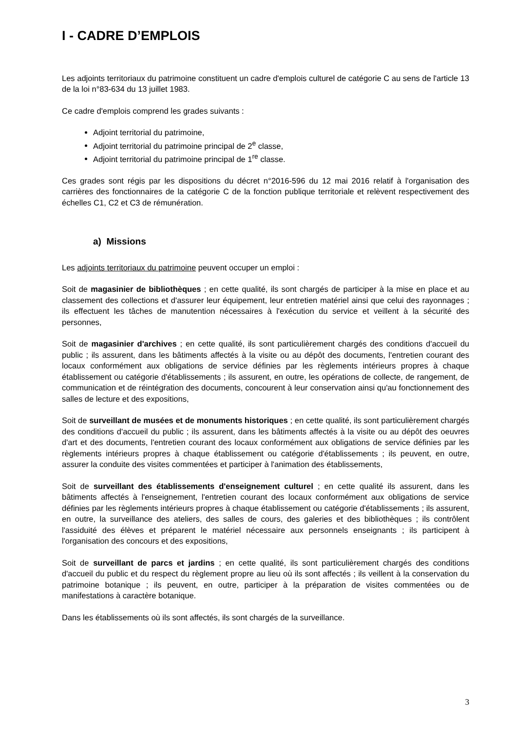I - CADRE D’EMPLOIS
Les adjoints territoriaux du patrimoine constituent un cadre d'emplois culturel de catégorie C au sens de l'article 13 de la loi n°83-634 du 13 juillet 1983.
Ce cadre d'emplois comprend les grades suivants :
Adjoint territorial du patrimoine,
Adjoint territorial du patrimoine principal de 2<sup>e</sup> classe,
Adjoint territorial du patrimoine principal de 1<sup>re</sup> classe.
Ces grades sont régis par les dispositions du décret n°2016-596 du 12 mai 2016 relatif à l'organisation des carrières des fonctionnaires de la catégorie C de la fonction publique territoriale et relèvent respectivement des échelles C1, C2 et C3 de rémunération.
a) Missions
Les adjoints territoriaux du patrimoine peuvent occuper un emploi :
Soit de magasinier de bibliothèques ; en cette qualité, ils sont chargés de participer à la mise en place et au classement des collections et d'assurer leur équipement, leur entretien matériel ainsi que celui des rayonnages ; ils effectuent les tâches de manutention nécessaires à l'exécution du service et veillent à la sécurité des personnes,
Soit de magasinier d'archives ; en cette qualité, ils sont particulièrement chargés des conditions d'accueil du public ; ils assurent, dans les bâtiments affectés à la visite ou au dépôt des documents, l'entretien courant des locaux conformément aux obligations de service définies par les règlements intérieurs propres à chaque établissement ou catégorie d'établissements ; ils assurent, en outre, les opérations de collecte, de rangement, de communication et de réintégration des documents, concourent à leur conservation ainsi qu'au fonctionnement des salles de lecture et des expositions,
Soit de surveillant de musées et de monuments historiques ; en cette qualité, ils sont particulièrement chargés des conditions d'accueil du public ; ils assurent, dans les bâtiments affectés à la visite ou au dépôt des oeuvres d'art et des documents, l'entretien courant des locaux conformément aux obligations de service définies par les règlements intérieurs propres à chaque établissement ou catégorie d'établissements ; ils peuvent, en outre, assurer la conduite des visites commentées et participer à l'animation des établissements,
Soit de surveillant des établissements d'enseignement culturel ; en cette qualité ils assurent, dans les bâtiments affectés à l'enseignement, l'entretien courant des locaux conformément aux obligations de service définies par les règlements intérieurs propres à chaque établissement ou catégorie d'établissements ; ils assurent, en outre, la surveillance des ateliers, des salles de cours, des galeries et des bibliothèques ; ils contrôlent l'assiduité des élèves et préparent le matériel nécessaire aux personnels enseignants ; ils participent à l'organisation des concours et des expositions,
Soit de surveillant de parcs et jardins ; en cette qualité, ils sont particulièrement chargés des conditions d'accueil du public et du respect du règlement propre au lieu où ils sont affectés ; ils veillent à la conservation du patrimoine botanique ; ils peuvent, en outre, participer à la préparation de visites commentées ou de manifestations à caractère botanique.
Dans les établissements où ils sont affectés, ils sont chargés de la surveillance.
3